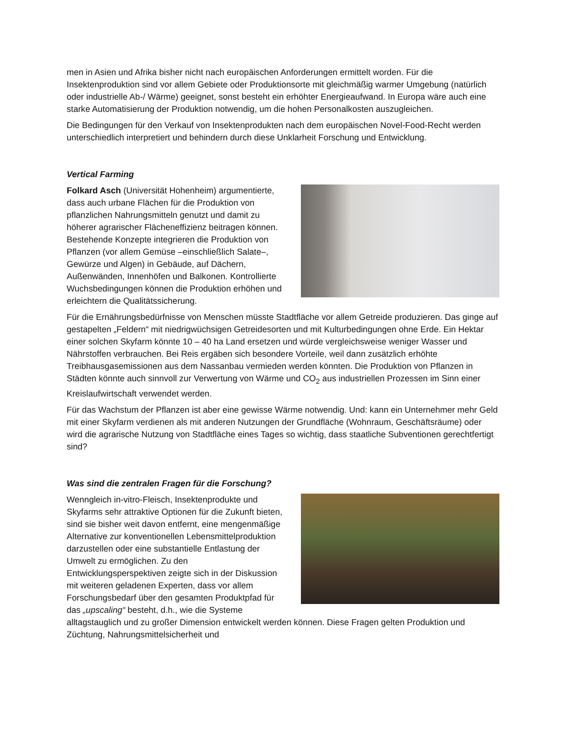men in Asien und Afrika bisher nicht nach europäischen Anforderungen ermittelt worden. Für die Insektenproduktion sind vor allem Gebiete oder Produktionsorte mit gleichmäßig warmer Umgebung (natürlich oder industrielle Ab-/ Wärme) geeignet, sonst besteht ein erhöhter Energieaufwand. In Europa wäre auch eine starke Automatisierung der Produktion notwendig, um die hohen Personalkosten auszugleichen.
Die Bedingungen für den Verkauf von Insektenprodukten nach dem europäischen Novel-Food-Recht werden unterschiedlich interpretiert und behindern durch diese Unklarheit Forschung und Entwicklung.
Vertical Farming
Folkard Asch (Universität Hohenheim) argumentierte, dass auch urbane Flächen für die Produktion von pflanzlichen Nahrungsmitteln genutzt und damit zu höherer agrarischer Flächeneffizienz beitragen können. Bestehende Konzepte integrieren die Produktion von Pflanzen (vor allem Gemüse –einschließlich Salate–, Gewürze und Algen) in Gebäude, auf Dächern, Außenwänden, Innenhöfen und Balkonen. Kontrollierte Wuchsbedingungen können die Produktion erhöhen und erleichtern die Qualitätssicherung.
Für die Ernährungsbedürfnisse von Menschen müsste Stadtfläche vor allem Getreide produzieren. Das ginge auf gestapelten „Feldern“ mit niedrigwüchsigen Getreidesorten und mit Kulturbedingungen ohne Erde. Ein Hektar einer solchen Skyfarm könnte 10 – 40 ha Land ersetzen und würde vergleichsweise weniger Wasser und Nährstoffen verbrauchen. Bei Reis ergäben sich besondere Vorteile, weil dann zusätzlich erhöhte Treibhausgasemissionen aus dem Nassanbau vermieden werden könnten. Die Produktion von Pflanzen in Städten könnte auch sinnvoll zur Verwertung von Wärme und CO<sub>2</sub> aus industriellen Prozessen im Sinn einer Kreislaufwirtschaft verwendet werden.
Für das Wachstum der Pflanzen ist aber eine gewisse Wärme notwendig. Und: kann ein Unternehmer mehr Geld mit einer Skyfarm verdienen als mit anderen Nutzungen der Grundfläche (Wohnraum, Geschäftsräume) oder wird die agrarische Nutzung von Stadtfläche eines Tages so wichtig, dass staatliche Subventionen gerechtfertigt sind?
Was sind die zentralen Fragen für die Forschung?
Wenngleich in-vitro-Fleisch, Insektenprodukte und Skyfarms sehr attraktive Optionen für die Zukunft bieten, sind sie bisher weit davon entfernt, eine mengenmäßige Alternative zur konventionellen Lebensmittelproduktion darzustellen oder eine substantielle Entlastung der Umwelt zu ermöglichen. Zu den Entwicklungsperspektiven zeigte sich in der Diskussion mit weiteren geladenen Experten, dass vor allem Forschungsbedarf über den gesamten Produktpfad für das „upscaling“ besteht, d.h., wie die Systeme alltagstauglich und zu großer Dimension entwickelt werden können. Diese Fragen gelten Produktion und Züchtung, Nahrungsmittelsicherheit und